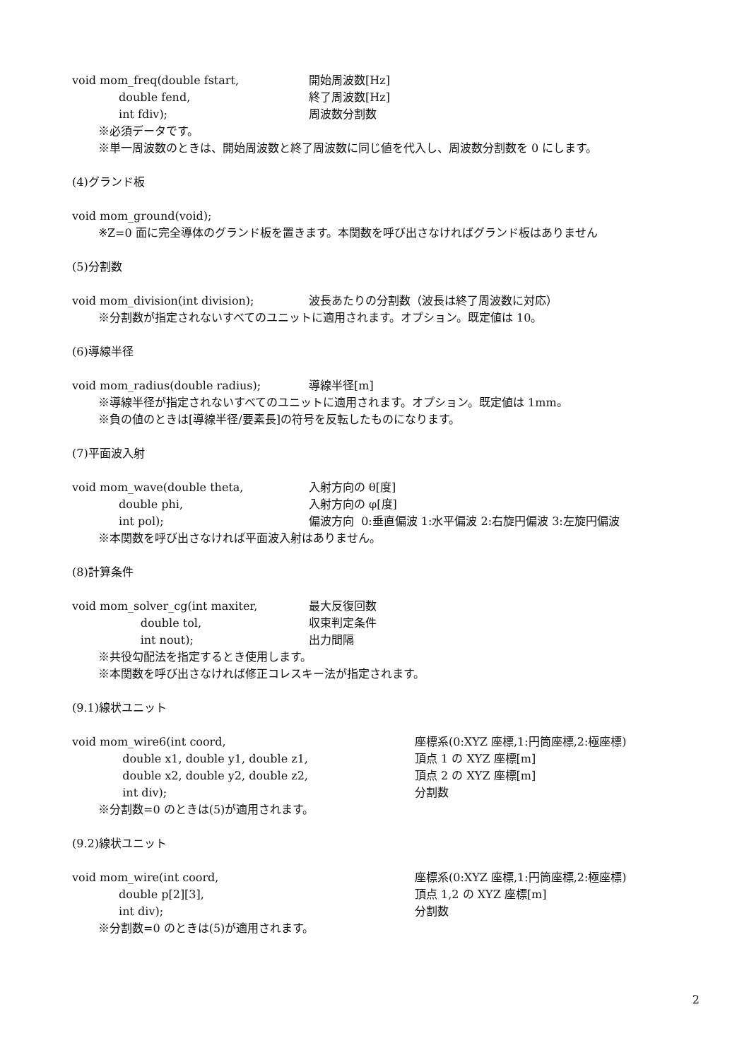void mom_freq(double fstart, 開始周波数[Hz]
double fend, 終了周波数[Hz]
int fdiv); 周波数分割数
※必須データです。
※単一周波数のときは、開始周波数と終了周波数に同じ値を代入し、周波数分割数を 0 にします。
(4)グランド板
void mom_ground(void);
※Z=0 面に完全導体のグランド板を置きます。本関数を呼び出さなければグランド板はありません
(5)分割数
void mom_division(int division); 波長あたりの分割数（波長は終了周波数に対応）
※分割数が指定されないすべてのユニットに適用されます。オプション。既定値は 10。
(6)導線半径
void mom_radius(double radius); 導線半径[m]
※導線半径が指定されないすべてのユニットに適用されます。オプション。既定値は 1mm。
※負の値のときは[導線半径/要素長]の符号を反転したものになります。
(7)平面波入射
void mom_wave(double theta, 入射方向の θ[度]
double phi, 入射方向の φ[度]
int pol); 偏波方向 0:垂直偏波 1:水平偏波 2:右旋円偏波 3:左旋円偏波
※本関数を呼び出さなければ平面波入射はありません。
(8)計算条件
void mom_solver_cg(int maxiter, 最大反復回数
double tol, 収束判定条件
int nout); 出力間隔
※共役勾配法を指定するとき使用します。
※本関数を呼び出さなければ修正コレスキー法が指定されます。
(9.1)線状ユニット
void mom_wire6(int coord, 座標系(0:XYZ 座標,1:円筒座標,2:極座標)
double x1, double y1, double z1, 頂点 1 の XYZ 座標[m]
double x2, double y2, double z2, 頂点 2 の XYZ 座標[m]
int div); 分割数
※分割数=0 のときは(5)が適用されます。
(9.2)線状ユニット
void mom_wire(int coord, 座標系(0:XYZ 座標,1:円筒座標,2:極座標)
double p[2][3], 頂点 1,2 の XYZ 座標[m]
int div); 分割数
※分割数=0 のときは(5)が適用されます。
2